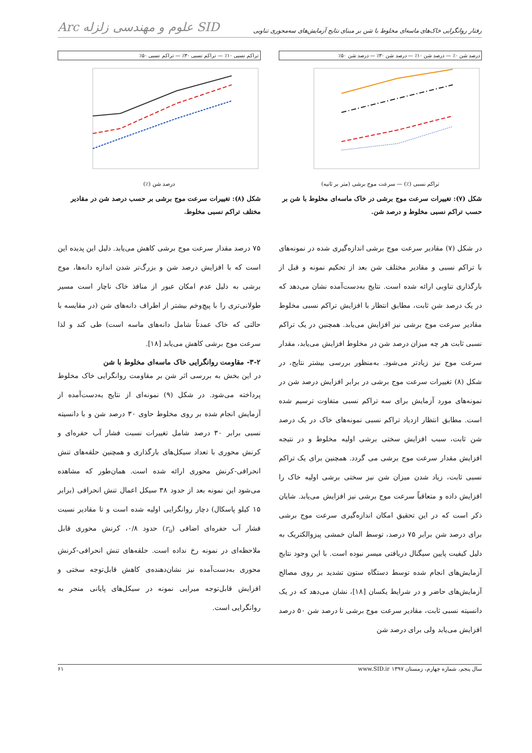رفتار روانگرایی خاک‌های ماسه‌ای مخلوط با شن بر مبنای نتایج آزمایش‌های سه‌محوری تناوبی Arc علوم و مهندسی زلزله SID
درصد شن ۰٪ — درصد شن ۱۰٪ — درصد شن ۳۰٪ — درصد شن ۵۰٪
تراکم نسبی (٪) — سرعت موج برشی (متر بر ثانیه)
شکل (۷): تغییرات سرعت موج برشی در خاک ماسه‌ای مخلوط با شن بر حسب تراکم نسبی مخلوط و درصد شن.
در شکل (۷) مقادیر سرعت موج برشی اندازه‌گیری شده در نمونه‌های با تراکم نسبی و مقادیر مختلف شن بعد از تحکیم نمونه و قبل از بارگذاری تناوبی ارائه شده است. نتایج به‌دست‌آمده نشان می‌دهد که در یک درصد شن ثابت، مطابق انتظار با افزایش تراکم نسبی مخلوط مقادیر سرعت موج برشی نیز افزایش می‌یابد. همچنین در یک تراکم نسبی ثابت هر چه میزان درصد شن در مخلوط افزایش می‌یابد، مقدار سرعت موج نیز زیادتر می‌شود. به‌منظور بررسی بیشتر نتایج، در شکل (۸) تغییرات سرعت موج برشی در برابر افزایش درصد شن در نمونه‌های مورد آزمایش برای سه تراکم نسبی متفاوت ترسیم شده است. مطابق انتظار ازدیاد تراکم نسبی نمونه‌های خاک در یک درصد شن ثابت، سبب افزایش سختی برشی اولیه مخلوط و در نتیجه افزایش مقدار سرعت موج برشی می گردد. همچنین برای یک تراکم نسبی ثابت، زیاد شدن میزان شن نیز سختی برشی اولیه خاک را افزایش داده و متعاقباً سرعت موج برشی نیز افزایش می‌یابد. شایان ذکر است که در این تحقیق امکان اندازه‌گیری سرعت موج برشی برای درصد شن برابر ۷۵ درصد، توسط المان خمشی پیزوالکتریک به دلیل کیفیت پایین سیگنال دریافتی میسر نبوده است. با این وجود نتایج آزمایش‌های انجام شده توسط دستگاه ستون تشدید بر روی مصالح آزمایش‌های حاضر و در شرایط یکسان [۱۸]، نشان می‌دهد که در یک دانسیته نسبی ثابت، مقادیر سرعت موج برشی تا درصد شن ۵۰ درصد افزایش می‌یابد ولی برای درصد شن
تراکم نسبی ۱۰٪ — تراکم نسبی ۳۰٪ — تراکم نسبی ۵۰٪
درصد شن (٪)
شکل (۸): تغییرات سرعت موج برشی بر حسب درصد شن در مقادیر مختلف تراکم نسبی مخلوط.
۷۵ درصد مقدار سرعت موج برشی کاهش می‌یابد. دلیل این پدیده این است که با افزایش درصد شن و بزرگ‌تر شدن اندازه دانه‌ها، موج برشی به دلیل عدم امکان عبور از منافذ خاک ناچار است مسیر طولانی‌تری را با پیچ‌وخم بیشتر از اطراف دانه‌های شن (در مقایسه با حالتی که خاک عمدتاً شامل دانه‌های ماسه است) طی کند و لذا سرعت موج برشی کاهش می‌یابد [۱۸].
۳-۲- مقاومت روانگرایی خاک ماسه‌ای مخلوط با شن
در این بخش به بررسی اثر شن بر مقاومت روانگرایی خاک مخلوط پرداخته می‌شود. در شکل (۹) نمونه‌ای از نتایج به‌دست‌آمده از آزمایش انجام شده بر روی مخلوط حاوی ۳۰ درصد شن و با دانسیته نسبی برابر ۳۰ درصد شامل تغییرات نسبت فشار آب حفره‌ای و کرنش محوری با تعداد سیکل‌های بارگذاری و همچنین حلقه‌های تنش انحرافی-کرنش محوری ارائه شده است. همان‌طور که مشاهده می‌شود این نمونه بعد از حدود ۳۸ سیکل اعمال تنش انحرافی (برابر ۱۵ کیلو پاسکال) دچار روانگرایی اولیه شده است و تا مقادیر نسبت فشار آب حفره‌ای اضافی (r<sub>u</sub>) حدود ۰/۸، کرنش محوری قابل ملاحظه‌ای در نمونه رخ نداده است. حلقه‌های تنش انحرافی-کرنش محوری به‌دست‌آمده نیز نشان‌دهنده‌ی کاهش قابل‌توجه سختی و افزایش قابل‌توجه میرایی نمونه در سیکل‌های پایانی منجر به روانگرایی است.
سال پنجم، شماره چهارم، زمستان ۱۳۹۷ www.SID.ir ۶۱